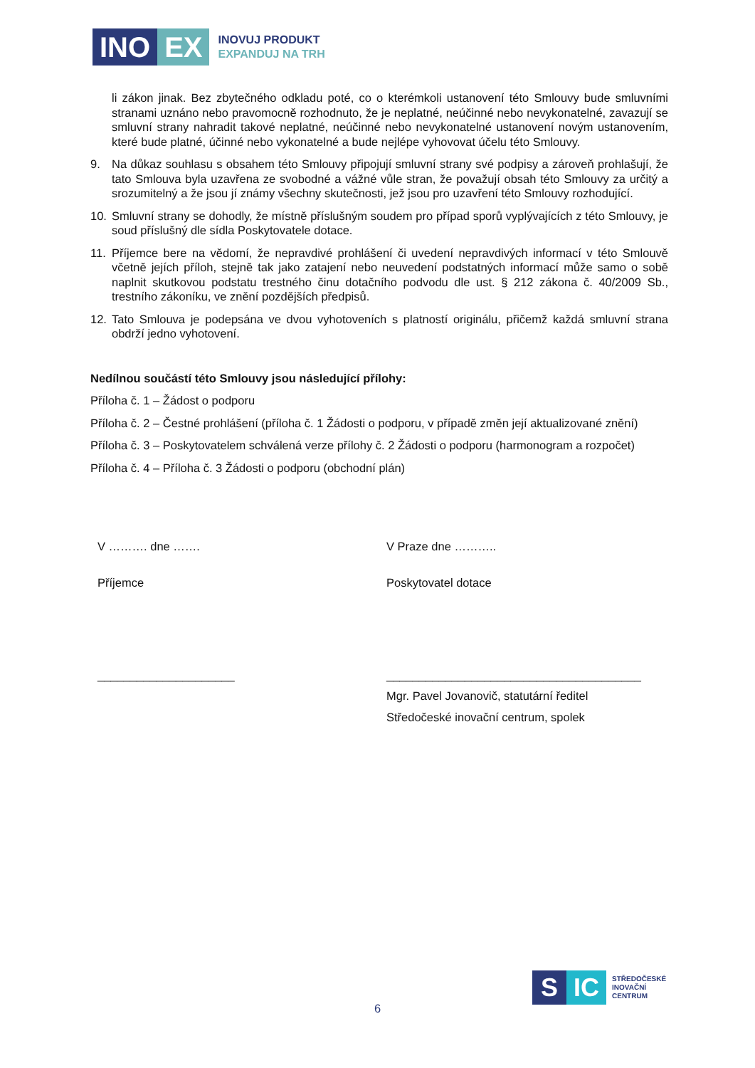INO EX
INOVUJ PRODUKT
EXPANDUJ NA TRH
li zákon jinak. Bez zbytečného odkladu poté, co o kterémkoli ustanovení této Smlouvy bude smluvními stranami uznáno nebo pravomocně rozhodnuto, že je neplatné, neúčinné nebo nevykonatelné, zavazují se smluvní strany nahradit takové neplatné, neúčinné nebo nevykonatelné ustanovení novým ustanovením, které bude platné, účinné nebo vykonatelné a bude nejlépe vyhovovat účelu této Smlouvy.
9. Na důkaz souhlasu s obsahem této Smlouvy připojují smluvní strany své podpisy a zároveň prohlašují, že tato Smlouva byla uzavřena ze svobodné a vážné vůle stran, že považují obsah této Smlouvy za určitý a srozumitelný a že jsou jí známy všechny skutečnosti, jež jsou pro uzavření této Smlouvy rozhodující.
10. Smluvní strany se dohodly, že místně příslušným soudem pro případ sporů vyplývajících z této Smlouvy, je soud příslušný dle sídla Poskytovatele dotace.
11. Příjemce bere na vědomí, že nepravdivé prohlášení či uvedení nepravdivých informací v této Smlouvě včetně jejích příloh, stejně tak jako zatajení nebo neuvedení podstatných informací může samo o sobě naplnit skutkovou podstatu trestného činu dotačního podvodu dle ust. § 212 zákona č. 40/2009 Sb., trestního zákoníku, ve znění pozdějších předpisů.
12. Tato Smlouva je podepsána ve dvou vyhotoveních s platností originálu, přičemž každá smluvní strana obdrží jedno vyhotovení.
Nedílnou součástí této Smlouvy jsou následující přílohy:
Příloha č. 1 – Žádost o podporu
Příloha č. 2 – Čestné prohlášení (příloha č. 1 Žádosti o podporu, v případě změn její aktualizované znění)
Příloha č. 3 – Poskytovatelem schválená verze přílohy č. 2 Žádosti o podporu (harmonogram a rozpočet)
Příloha č. 4 – Příloha č. 3 Žádosti o podporu (obchodní plán)
V ………. dne …….
Příjemce
_____________________
V Praze dne ………..
Poskytovatel dotace
_______________________________________
Mgr. Pavel Jovanovič, statutární ředitel
Středočeské inovační centrum, spolek
S IC
STŘEDOČESKÉ
INOVAČNÍ
CENTRUM
6